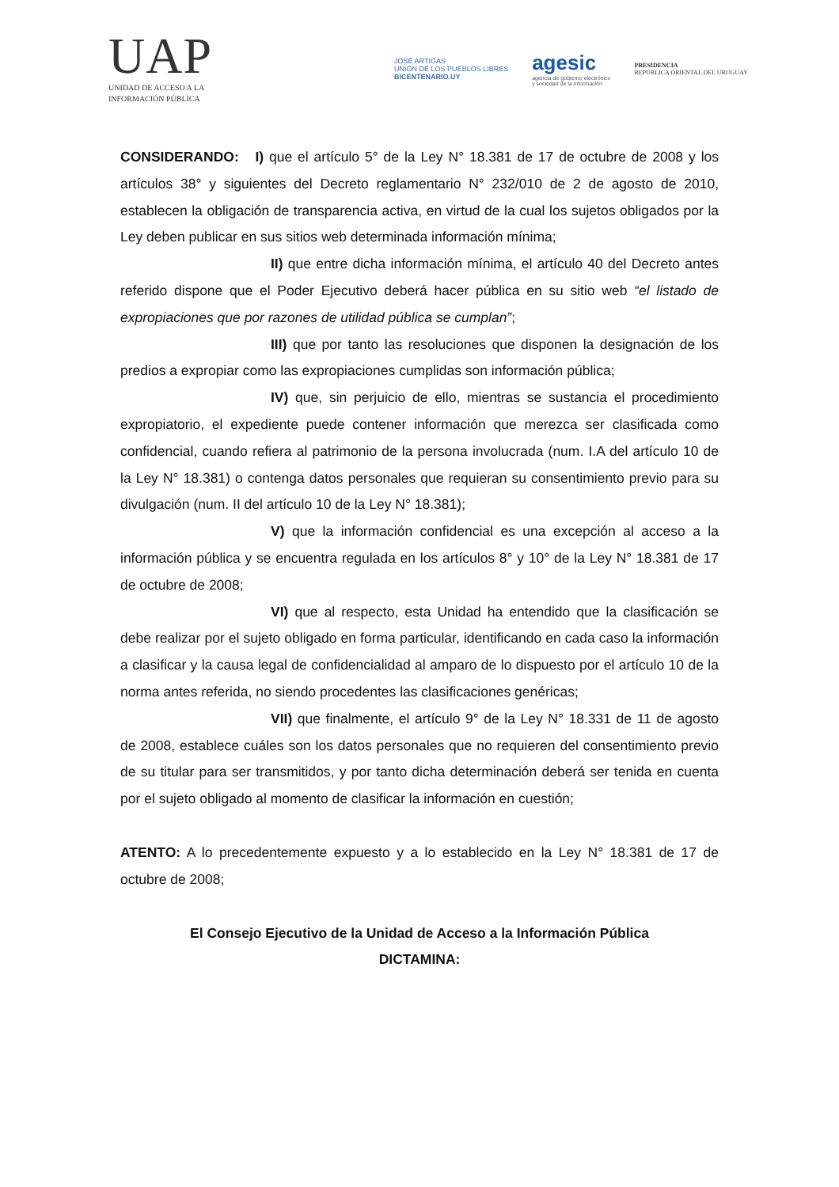UAP
UNIDAD DE ACCESO A LA
INFORMACIÓN PÚBLICA
JOSÉ ARTIGAS
UNIÓN DE LOS PUEBLOS LIBRES
BICENTENARIO.UY
agesic
agencia de gobierno electrónico
y sociedad de la información
PRESIDENCIA
REPÚBLICA ORIENTAL DEL URUGUAY
CONSIDERANDO: I) que el artículo 5° de la Ley N° 18.381 de 17 de octubre de 2008 y los artículos 38° y siguientes del Decreto reglamentario N° 232/010 de 2 de agosto de 2010, establecen la obligación de transparencia activa, en virtud de la cual los sujetos obligados por la Ley deben publicar en sus sitios web determinada información mínima;
II) que entre dicha información mínima, el artículo 40 del Decreto antes referido dispone que el Poder Ejecutivo deberá hacer pública en su sitio web “el listado de expropiaciones que por razones de utilidad pública se cumplan”;
III) que por tanto las resoluciones que disponen la designación de los predios a expropiar como las expropiaciones cumplidas son información pública;
IV) que, sin perjuicio de ello, mientras se sustancia el procedimiento expropiatorio, el expediente puede contener información que merezca ser clasificada como confidencial, cuando refiera al patrimonio de la persona involucrada (num. I.A del artículo 10 de la Ley N° 18.381) o contenga datos personales que requieran su consentimiento previo para su divulgación (num. II del artículo 10 de la Ley N° 18.381);
V) que la información confidencial es una excepción al acceso a la información pública y se encuentra regulada en los artículos 8° y 10° de la Ley N° 18.381 de 17 de octubre de 2008;
VI) que al respecto, esta Unidad ha entendido que la clasificación se debe realizar por el sujeto obligado en forma particular, identificando en cada caso la información a clasificar y la causa legal de confidencialidad al amparo de lo dispuesto por el artículo 10 de la norma antes referida, no siendo procedentes las clasificaciones genéricas;
VII) que finalmente, el artículo 9° de la Ley N° 18.331 de 11 de agosto de 2008, establece cuáles son los datos personales que no requieren del consentimiento previo de su titular para ser transmitidos, y por tanto dicha determinación deberá ser tenida en cuenta por el sujeto obligado al momento de clasificar la información en cuestión;
ATENTO: A lo precedentemente expuesto y a lo establecido en la Ley N° 18.381 de 17 de octubre de 2008;
El Consejo Ejecutivo de la Unidad de Acceso a la Información Pública
DICTAMINA: